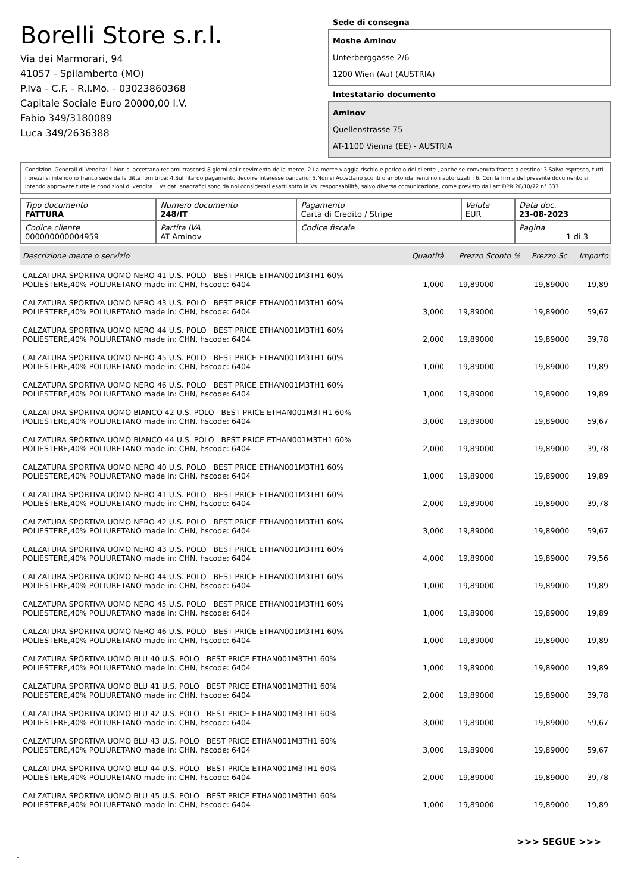Borelli Store s.r.l.
Via dei Marmorari, 94
41057 - Spilamberto (MO)
P.Iva - C.F. - R.I.Mo. - 03023860368
Capitale Sociale Euro 20000,00 I.V.
Fabio 349/3180089
Luca 349/2636388
Sede di consegna
Moshe Aminov
Unterberggasse 2/6
1200 Wien (Au) (AUSTRIA)
Intestatario documento
Aminov
Quellenstrasse 75
AT-1100 Vienna (EE) - AUSTRIA
Condizioni Generali di Vendita: 1.Non si accettano reclami trascorsi 8 giorni dal ricevimento della merce; 2.La merce viaggia rischio e pericolo del cliente , anche se convenuta franco a destino; 3.Salvo espresso, tutti i prezzi si intendono franco sede dalla ditta fornitrice; 4.Sul ritardo pagamento decorre interesse bancario; 5.Non si Accettano sconti o arrotondamenti non autorizzati ; 6. Con la firma del presente documento si intendo approvate tutte le condizioni di vendita. I Vs dati anagrafici sono da noi considerati esatti sotto la Vs. responsabilità, salvo diversa comunicazione, come previsto dall'art DPR 26/10/72 n° 633.
| Tipo documento FATTURA | Numero documento 248/IT | Pagamento Carta di Credito / Stripe | Valuta EUR | Data doc. 23-08-2023 |
| Codice cliente 000000000004959 | Partita IVA AT Aminov | Codice fiscale | | Pagina 1 di 3 |
| Descrizione merce o servizio | Quantità | Prezzo Sconto % | Prezzo Sc. | Importo |
| --- | --- | --- | --- | --- |
| CALZATURA SPORTIVA UOMO NERO 41 U.S. POLO BEST PRICE ETHAN001M3TH1 60% POLIESTERE,40% POLIURETANO made in: CHN, hscode: 6404 | 1,000 | 19,89000 | 19,89000 | 19,89 |
| CALZATURA SPORTIVA UOMO NERO 43 U.S. POLO BEST PRICE ETHAN001M3TH1 60% POLIESTERE,40% POLIURETANO made in: CHN, hscode: 6404 | 3,000 | 19,89000 | 19,89000 | 59,67 |
| CALZATURA SPORTIVA UOMO NERO 44 U.S. POLO BEST PRICE ETHAN001M3TH1 60% POLIESTERE,40% POLIURETANO made in: CHN, hscode: 6404 | 2,000 | 19,89000 | 19,89000 | 39,78 |
| CALZATURA SPORTIVA UOMO NERO 45 U.S. POLO BEST PRICE ETHAN001M3TH1 60% POLIESTERE,40% POLIURETANO made in: CHN, hscode: 6404 | 1,000 | 19,89000 | 19,89000 | 19,89 |
| CALZATURA SPORTIVA UOMO NERO 46 U.S. POLO BEST PRICE ETHAN001M3TH1 60% POLIESTERE,40% POLIURETANO made in: CHN, hscode: 6404 | 1,000 | 19,89000 | 19,89000 | 19,89 |
| CALZATURA SPORTIVA UOMO BIANCO 42 U.S. POLO BEST PRICE ETHAN001M3TH1 60% POLIESTERE,40% POLIURETANO made in: CHN, hscode: 6404 | 3,000 | 19,89000 | 19,89000 | 59,67 |
| CALZATURA SPORTIVA UOMO BIANCO 44 U.S. POLO BEST PRICE ETHAN001M3TH1 60% POLIESTERE,40% POLIURETANO made in: CHN, hscode: 6404 | 2,000 | 19,89000 | 19,89000 | 39,78 |
| CALZATURA SPORTIVA UOMO NERO 40 U.S. POLO BEST PRICE ETHAN001M3TH1 60% POLIESTERE,40% POLIURETANO made in: CHN, hscode: 6404 | 1,000 | 19,89000 | 19,89000 | 19,89 |
| CALZATURA SPORTIVA UOMO NERO 41 U.S. POLO BEST PRICE ETHAN001M3TH1 60% POLIESTERE,40% POLIURETANO made in: CHN, hscode: 6404 | 2,000 | 19,89000 | 19,89000 | 39,78 |
| CALZATURA SPORTIVA UOMO NERO 42 U.S. POLO BEST PRICE ETHAN001M3TH1 60% POLIESTERE,40% POLIURETANO made in: CHN, hscode: 6404 | 3,000 | 19,89000 | 19,89000 | 59,67 |
| CALZATURA SPORTIVA UOMO NERO 43 U.S. POLO BEST PRICE ETHAN001M3TH1 60% POLIESTERE,40% POLIURETANO made in: CHN, hscode: 6404 | 4,000 | 19,89000 | 19,89000 | 79,56 |
| CALZATURA SPORTIVA UOMO NERO 44 U.S. POLO BEST PRICE ETHAN001M3TH1 60% POLIESTERE,40% POLIURETANO made in: CHN, hscode: 6404 | 1,000 | 19,89000 | 19,89000 | 19,89 |
| CALZATURA SPORTIVA UOMO NERO 45 U.S. POLO BEST PRICE ETHAN001M3TH1 60% POLIESTERE,40% POLIURETANO made in: CHN, hscode: 6404 | 1,000 | 19,89000 | 19,89000 | 19,89 |
| CALZATURA SPORTIVA UOMO NERO 46 U.S. POLO BEST PRICE ETHAN001M3TH1 60% POLIESTERE,40% POLIURETANO made in: CHN, hscode: 6404 | 1,000 | 19,89000 | 19,89000 | 19,89 |
| CALZATURA SPORTIVA UOMO BLU 40 U.S. POLO BEST PRICE ETHAN001M3TH1 60% POLIESTERE,40% POLIURETANO made in: CHN, hscode: 6404 | 1,000 | 19,89000 | 19,89000 | 19,89 |
| CALZATURA SPORTIVA UOMO BLU 41 U.S. POLO BEST PRICE ETHAN001M3TH1 60% POLIESTERE,40% POLIURETANO made in: CHN, hscode: 6404 | 2,000 | 19,89000 | 19,89000 | 39,78 |
| CALZATURA SPORTIVA UOMO BLU 42 U.S. POLO BEST PRICE ETHAN001M3TH1 60% POLIESTERE,40% POLIURETANO made in: CHN, hscode: 6404 | 3,000 | 19,89000 | 19,89000 | 59,67 |
| CALZATURA SPORTIVA UOMO BLU 43 U.S. POLO BEST PRICE ETHAN001M3TH1 60% POLIESTERE,40% POLIURETANO made in: CHN, hscode: 6404 | 3,000 | 19,89000 | 19,89000 | 59,67 |
| CALZATURA SPORTIVA UOMO BLU 44 U.S. POLO BEST PRICE ETHAN001M3TH1 60% POLIESTERE,40% POLIURETANO made in: CHN, hscode: 6404 | 2,000 | 19,89000 | 19,89000 | 39,78 |
| CALZATURA SPORTIVA UOMO BLU 45 U.S. POLO BEST PRICE ETHAN001M3TH1 60% POLIESTERE,40% POLIURETANO made in: CHN, hscode: 6404 | 1,000 | 19,89000 | 19,89000 | 19,89 |
>>> SEGUE >>>
-